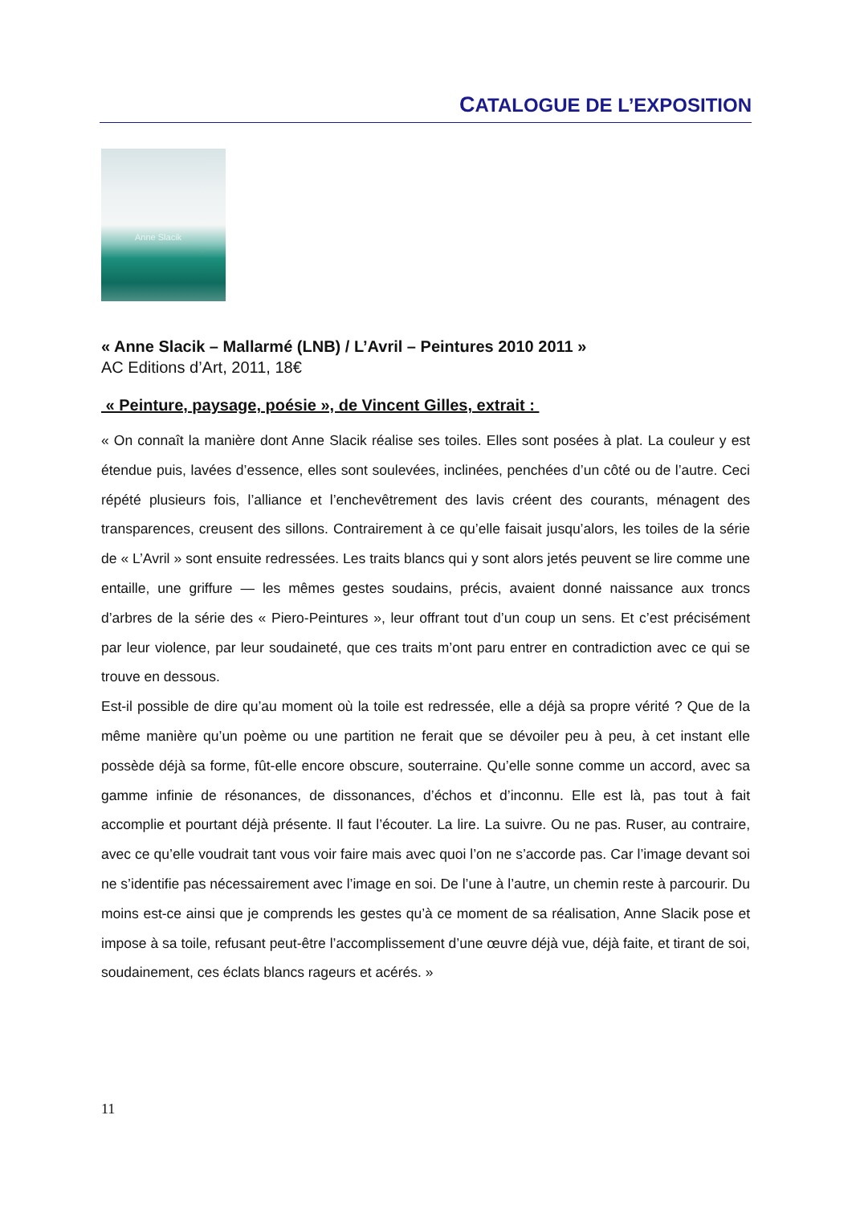CATALOGUE DE L’EXPOSITION
Anne Slacik
« Anne Slacik – Mallarmé (LNB) / L’Avril – Peintures 2010 2011 »
AC Editions d’Art, 2011, 18€
« Peinture, paysage, poésie », de Vincent Gilles, extrait :
« On connaît la manière dont Anne Slacik réalise ses toiles. Elles sont posées à plat. La couleur y est étendue puis, lavées d’essence, elles sont soulevées, inclinées, penchées d’un côté ou de l’autre. Ceci répété plusieurs fois, l’alliance et l’enchevêtrement des lavis créent des courants, ménagent des transparences, creusent des sillons. Contrairement à ce qu’elle faisait jusqu’alors, les toiles de la série de « L’Avril » sont ensuite redressées. Les traits blancs qui y sont alors jetés peuvent se lire comme une entaille, une griffure — les mêmes gestes soudains, précis, avaient donné naissance aux troncs d’arbres de la série des « Piero-Peintures », leur offrant tout d’un coup un sens. Et c’est précisément par leur violence, par leur soudaineté, que ces traits m’ont paru entrer en contradiction avec ce qui se trouve en dessous.
Est-il possible de dire qu’au moment où la toile est redressée, elle a déjà sa propre vérité ? Que de la même manière qu’un poème ou une partition ne ferait que se dévoiler peu à peu, à cet instant elle possède déjà sa forme, fût-elle encore obscure, souterraine. Qu’elle sonne comme un accord, avec sa gamme infinie de résonances, de dissonances, d’échos et d’inconnu. Elle est là, pas tout à fait accomplie et pourtant déjà présente. Il faut l’écouter. La lire. La suivre. Ou ne pas. Ruser, au contraire, avec ce qu’elle voudrait tant vous voir faire mais avec quoi l’on ne s’accorde pas. Car l’image devant soi ne s’identifie pas nécessairement avec l’image en soi. De l’une à l’autre, un chemin reste à parcourir. Du moins est-ce ainsi que je comprends les gestes qu’à ce moment de sa réalisation, Anne Slacik pose et impose à sa toile, refusant peut-être l’accomplissement d’une œuvre déjà vue, déjà faite, et tirant de soi, soudainement, ces éclats blancs rageurs et acérés. »
11